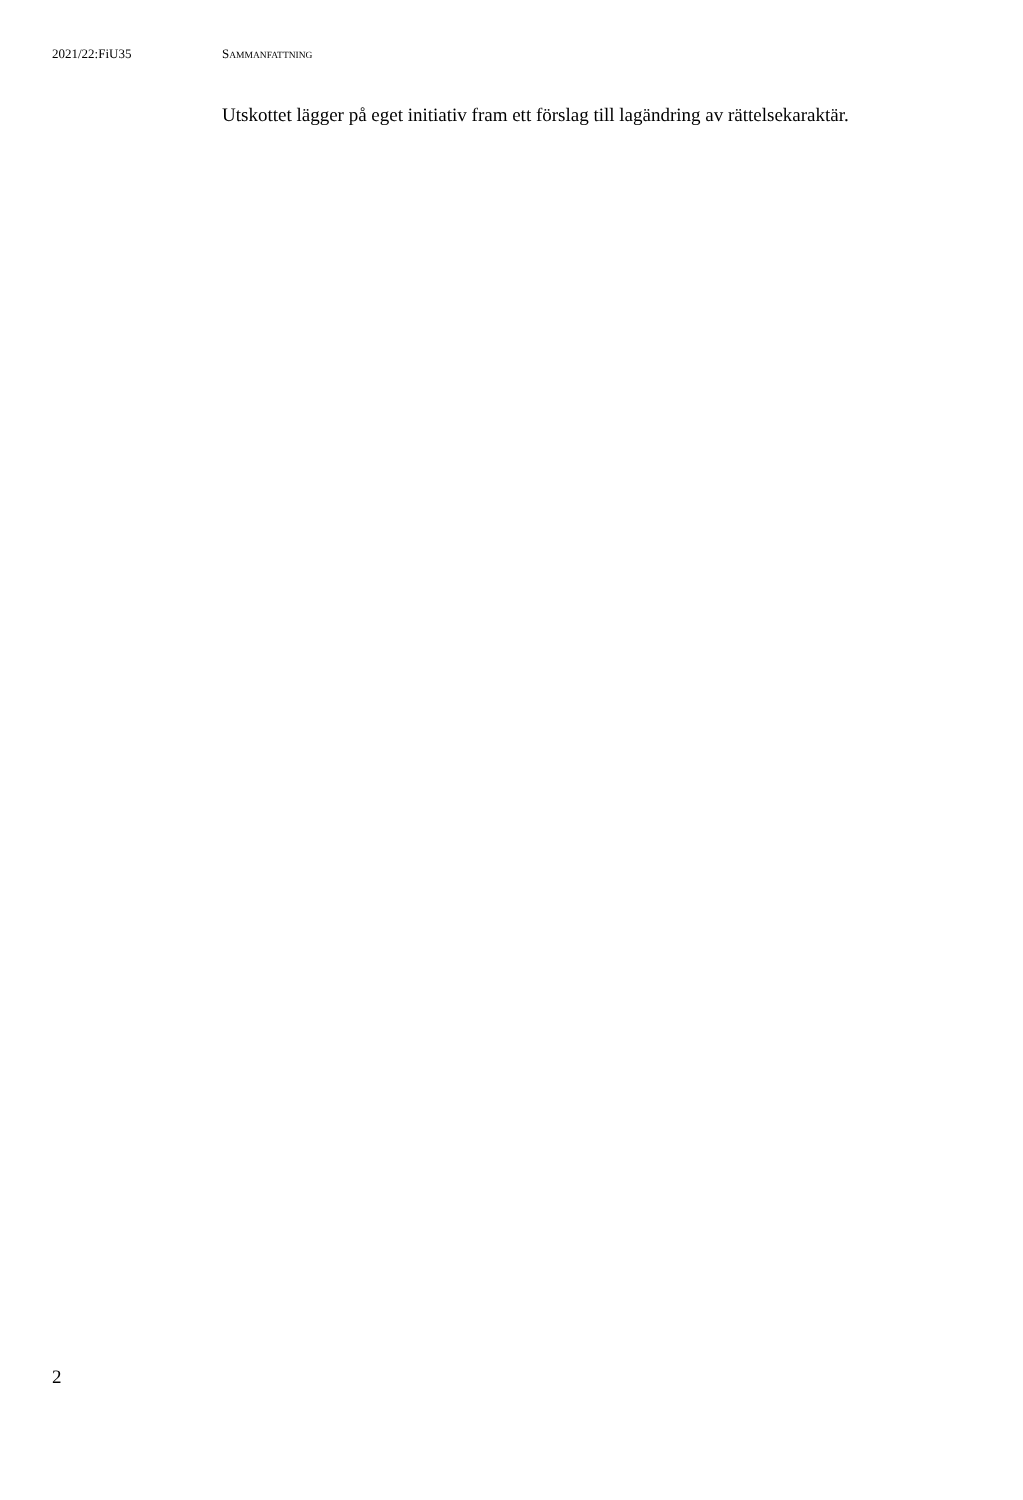2021/22:FiU35 SAMMANFATTNING
Utskottet lägger på eget initiativ fram ett förslag till lagändring av rättelsekaraktär.
2